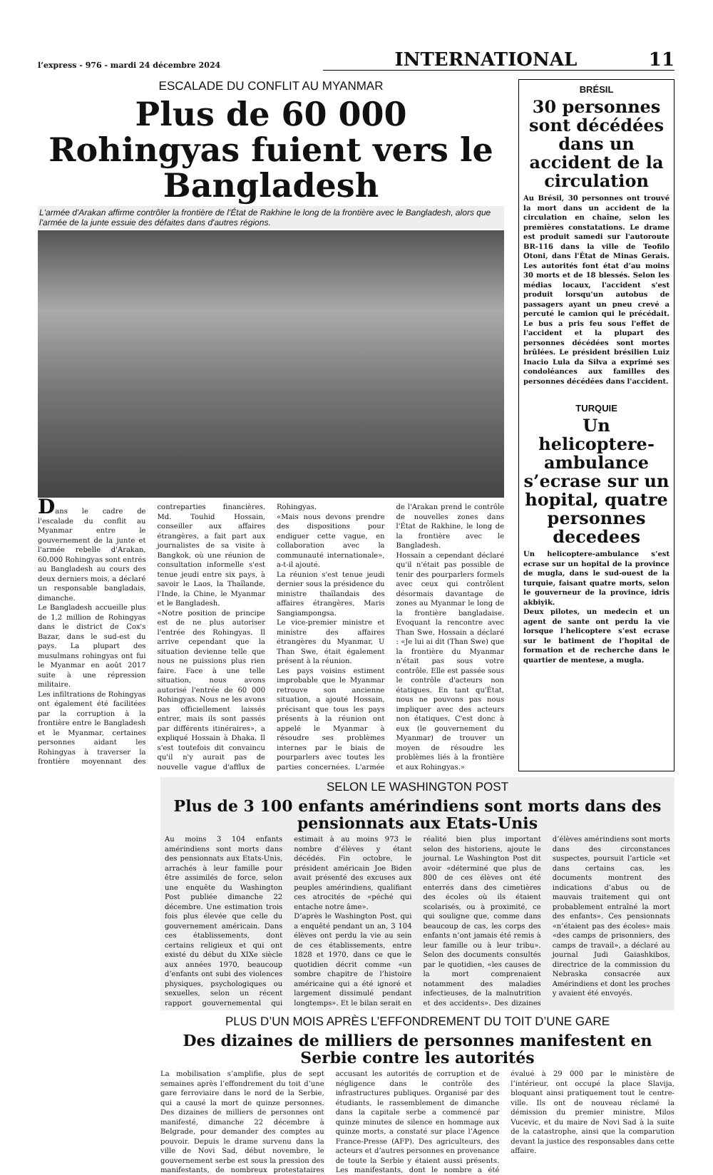l’express - 976 - mardi 24 décembre 2024 INTERNATIONAL 11
ESCALADE DU CONFLIT AU MYANMAR
Plus de 60 000 Rohingyas fuient vers le Bangladesh
L'armée d'Arakan affirme contrôler la frontière de l'État de Rakhine le long de la frontière avec le Bangladesh, alors que l'armée de la junte essuie des défaites dans d'autres régions.
Dans le cadre de l'escalade du conflit au Myanmar entre le gouvernement de la junte et l'armée rebelle d'Arakan, 60.000 Rohingyas sont entrés au Bangladesh au cours des deux derniers mois, a déclaré un responsable bangladais, dimanche.
Le Bangladesh accueille plus de 1,2 million de Rohingyas dans le district de Cox's Bazar, dans le sud-est du pays. La plupart des musulmans rohingyas ont fui le Myanmar en août 2017 suite à une répression militaire.
Les infiltrations de Rohingyas ont également été facilitées par la corruption à la frontière entre le Bangladesh et le Myanmar, certaines personnes aidant les Rohingyas à traverser la frontière moyennant des contreparties financières. Md. Touhid Hossain, conseiller aux affaires étrangères, a fait part aux journalistes de sa visite à Bangkok, où une réunion de consultation informelle s'est tenue jeudi entre six pays, à savoir le Laos, la Thaïlande, l'Inde, la Chine, le Myanmar et le Bangladesh.
«Notre position de principe est de ne plus autoriser l'entrée des Rohingyas. Il arrive cependant que la situation devienne telle que nous ne puissions plus rien faire. Face à une telle situation, nous avons autorisé l'entrée de 60 000 Rohingyas. Nous ne les avons pas officiellement laissés entrer, mais ils sont passés par différents itinéraires», a expliqué Hossain à Dhaka. Il s'est toutefois dit convaincu qu'il n'y aurait pas de nouvelle vague d'afflux de Rohingyas.
«Mais nous devons prendre des dispositions pour endiguer cette vague, en collaboration avec la communauté internationale», a-t-il ajouté.
La réunion s'est tenue jeudi dernier sous la présidence du ministre thaïlandais des affaires étrangères, Maris Sangiampongsa.
Le vice-premier ministre et ministre des affaires étrangères du Myanmar, U Than Swe, était également présent à la réunion.
Les pays voisins estiment improbable que le Myanmar retrouve son ancienne situation, a ajouté Hossain, précisant que tous les pays présents à la réunion ont appelé le Myanmar à résoudre ses problèmes internes par le biais de pourparlers avec toutes les parties concernées. L'armée de l'Arakan prend le contrôle de nouvelles zones dans l'État de Rakhine, le long de la frontière avec le Bangladesh.
Hossain a cependant déclaré qu'il n'était pas possible de tenir des pourparlers formels avec ceux qui contrôlent désormais davantage de zones au Myanmar le long de la frontière bangladaise. Evoquant la rencontre avec Than Swe, Hossain a déclaré : «Je lui ai dit (Than Swe) que la frontière du Myanmar n'était pas sous votre contrôle. Elle est passée sous le contrôle d'acteurs non étatiques. En tant qu'État, nous ne pouvons pas nous impliquer avec des acteurs non étatiques. C'est donc à eux (le gouvernement du Myanmar) de trouver un moyen de résoudre les problèmes liés à la frontière et aux Rohingyas.»
BRÉSIL
30 personnes sont décédées dans un accident de la circulation
Au Brésil, 30 personnes ont trouvé la mort dans un accident de la circulation en chaîne, selon les premières constatations. Le drame est produit samedi sur l'autoroute BR-116 dans la ville de Teofilo Otoni, dans l'État de Minas Gerais. Les autorités font état d’au moins 30 morts et de 18 blessés. Selon les médias locaux, l'accident s'est produit lorsqu'un autobus de passagers ayant un pneu crevé a percuté le camion qui le précédait. Le bus a pris feu sous l'effet de l'accident et la plupart des personnes décédées sont mortes brûlées. Le président brésilien Luiz Inacio Lula da Silva a exprimé ses condoléances aux familles des personnes décédées dans l'accident.
TURQUIE
Un helicoptere-ambulance s’ecrase sur un hopital, quatre personnes decedees
Un helicoptere-ambulance s’est ecrase sur un hopital de la province de mugla, dans le sud-ouest de la turquie, faisant quatre morts, selon le gouverneur de la province, idris akbiyik.
Deux pilotes, un medecin et un agent de sante ont perdu la vie lorsque l’helicoptere s’est ecrase sur le batiment de l’hopital de formation et de recherche dans le quartier de mentese, a mugla.
SELON LE WASHINGTON POST
Plus de 3 100 enfants amérindiens sont morts dans des pensionnats aux Etats-Unis
Au moins 3 104 enfants amérindiens sont morts dans des pensionnats aux Etats-Unis, arrachés à leur famille pour être assimilés de force, selon une enquête du Washington Post publiée dimanche 22 décembre. Une estimation trois fois plus élevée que celle du gouvernement américain. Dans ces établissements, dont certains religieux et qui ont existé du début du XIXe siècle aux années 1970, beaucoup d’enfants ont subi des violences physiques, psychologiques ou sexuelles, selon un récent rapport gouvernemental qui estimait à au moins 973 le nombre d’élèves y étant décédés. Fin octobre, le président américain Joe Biden avait présenté des excuses aux peuples amérindiens, qualifiant ces atrocités de «péché qui entache notre âme».
D’après le Washington Post, qui a enquêté pendant un an, 3 104 élèves ont perdu la vie au sein de ces établissements, entre 1828 et 1970, dans ce que le quotidien décrit comme «un sombre chapitre de l’histoire américaine qui a été ignoré et largement dissimulé pendant longtemps». Et le bilan serait en réalité bien plus important selon des historiens, ajoute le journal. Le Washington Post dit avoir «déterminé que plus de 800 de ces élèves ont été enterrés dans des cimetières des écoles où ils étaient scolarisés, ou à proximité, ce qui souligne que, comme dans beaucoup de cas, les corps des enfants n’ont jamais été remis à leur famille ou à leur tribu». Selon des documents consultés par le quotidien, «les causes de la mort comprenaient notamment des maladies infectieuses, de la malnutrition et des accidents». Des dizaines d’élèves amérindiens sont morts dans des circonstances suspectes, poursuit l’article «et dans certains cas, les documents montrent des indications d’abus ou de mauvais traitement qui ont probablement entraîné la mort des enfants». Ces pensionnats «n’étaient pas des écoles» mais «des camps de prisonniers, des camps de travail», a déclaré au journal Judi Gaiashkibos, directrice de la commission du Nebraska consacrée aux Amérindiens et dont les proches y avaient été envoyés.
PLUS D’UN MOIS APRÈS L’EFFONDREMENT DU TOIT D’UNE GARE
Des dizaines de milliers de personnes manifestent en Serbie contre les autorités
La mobilisation s’amplifie, plus de sept semaines après l’effondrement du toit d’une gare ferroviaire dans le nord de la Serbie, qui a causé la mort de quinze personnes. Des dizaines de milliers de personnes ont manifesté, dimanche 22 décembre à Belgrade, pour demander des comptes au pouvoir. Depuis le drame survenu dans la ville de Novi Sad, début novembre, le gouvernement serbe est sous la pression des manifestants, de nombreux protestataires accusant les autorités de corruption et de négligence dans le contrôle des infrastructures publiques. Organisé par des étudiants, le rassemblement de dimanche dans la capitale serbe a commencé par quinze minutes de silence en hommage aux quinze morts, a constaté sur place l’Agence France-Presse (AFP). Des agriculteurs, des acteurs et d’autres personnes en provenance de toute la Serbie y étaient aussi présents. Les manifestants, dont le nombre a été évalué à 29 000 par le ministère de l’intérieur, ont occupé la place Slavija, bloquant ainsi pratiquement tout le centre-ville. Ils ont de nouveau réclamé la démission du premier ministre, Milos Vucevic, et du maire de Novi Sad à la suite de la catastrophe, ainsi que la comparution devant la justice des responsables dans cette affaire.